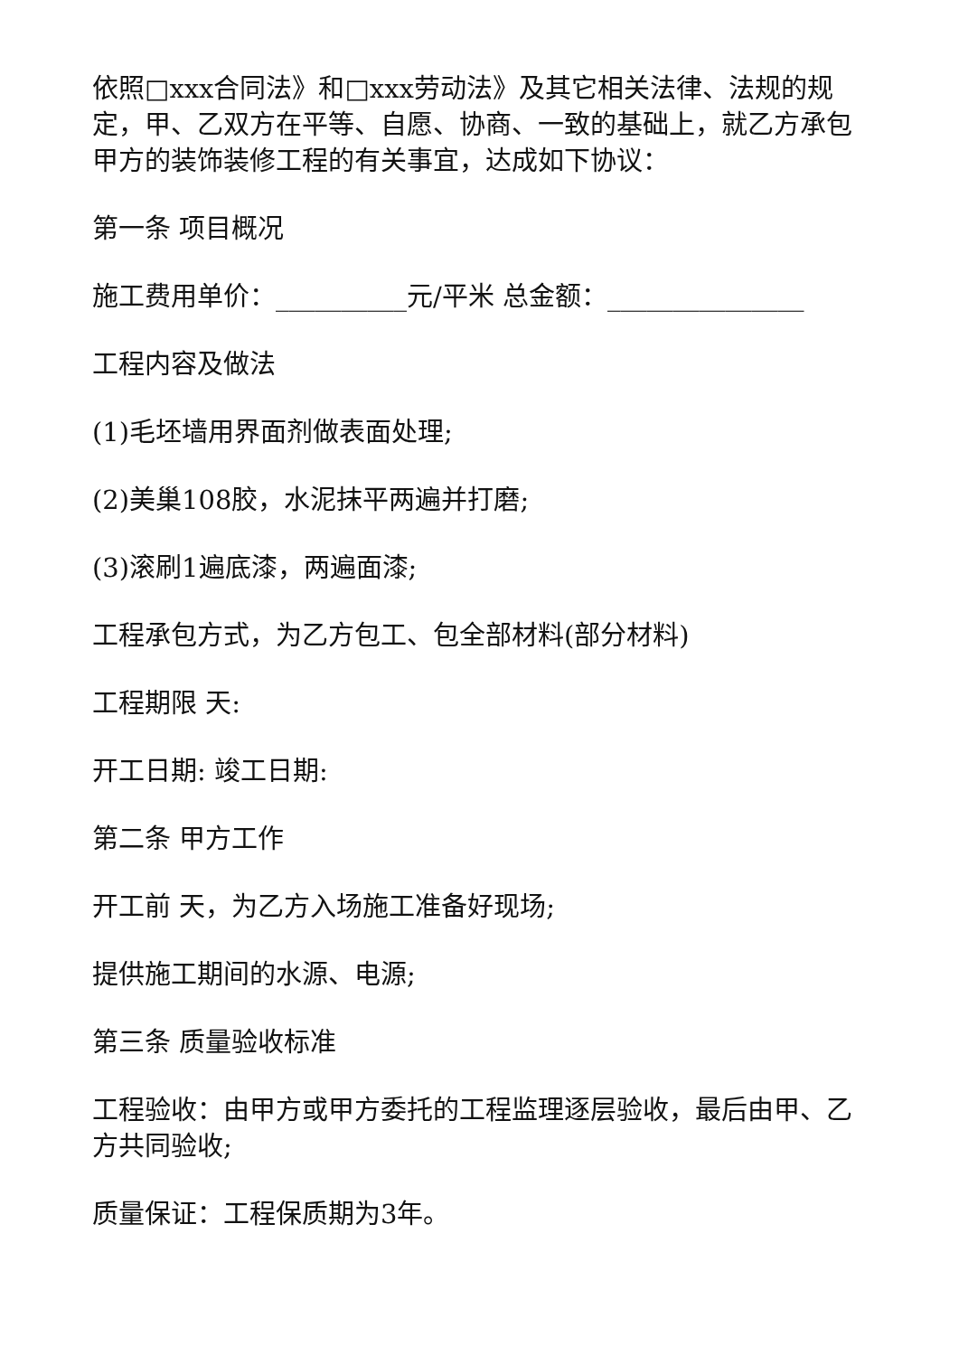依照□xxx合同法》和□xxx劳动法》及其它相关法律、法规的规定，甲、乙双方在平等、自愿、协商、一致的基础上，就乙方承包甲方的装饰装修工程的有关事宜，达成如下协议：
第一条 项目概况
施工费用单价：__________元/平米 总金额：_______________
工程内容及做法
(1)毛坯墙用界面剂做表面处理;
(2)美巢108胶，水泥抹平两遍并打磨;
(3)滚刷1遍底漆，两遍面漆;
工程承包方式，为乙方包工、包全部材料(部分材料)
工程期限 天:
开工日期: 竣工日期:
第二条 甲方工作
开工前 天，为乙方入场施工准备好现场;
提供施工期间的水源、电源;
第三条 质量验收标准
工程验收：由甲方或甲方委托的工程监理逐层验收，最后由甲、乙方共同验收;
质量保证：工程保质期为3年。